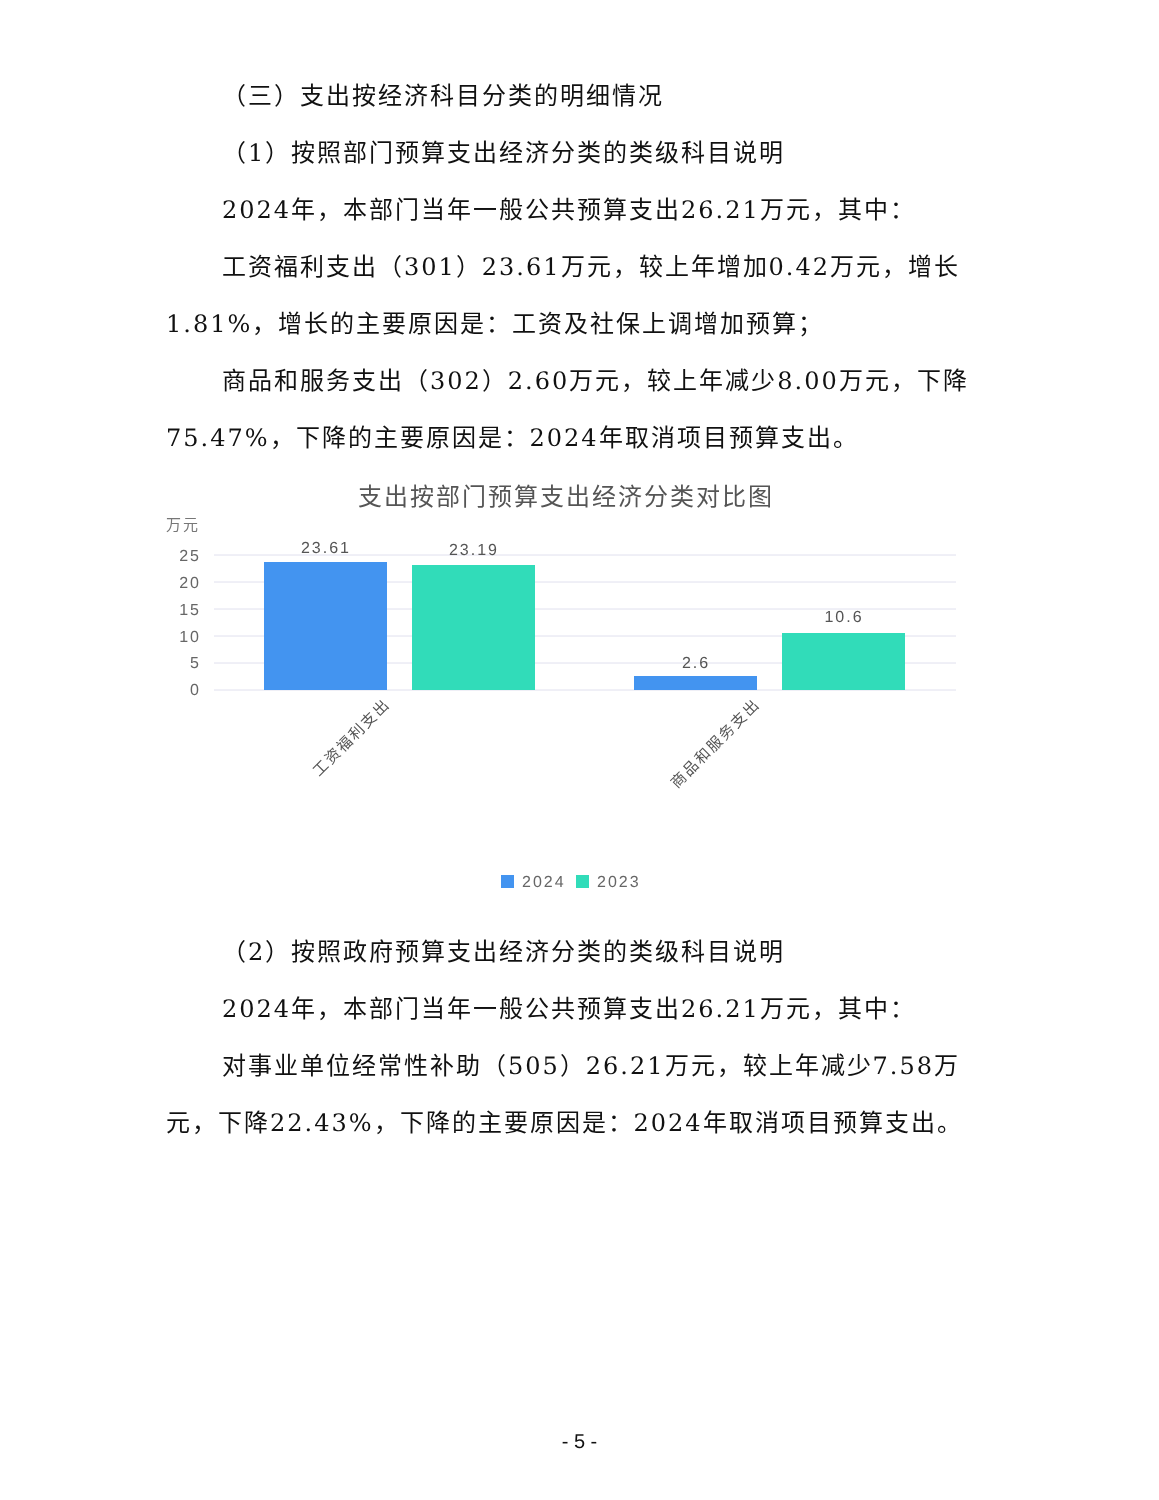（三）支出按经济科目分类的明细情况
（1）按照部门预算支出经济分类的类级科目说明
2024年，本部门当年一般公共预算支出26.21万元，其中：
工资福利支出（301）23.61万元，较上年增加0.42万元，增长1.81%，增长的主要原因是：工资及社保上调增加预算；
商品和服务支出（302）2.60万元，较上年减少8.00万元，下降75.47%，下降的主要原因是：2024年取消项目预算支出。
支出按部门预算支出经济分类对比图
万元
25
20
15
10
5
0
23.61
23.19
2.6
10.6
工资福利支出
商品和服务支出
2024
2023
（2）按照政府预算支出经济分类的类级科目说明
2024年，本部门当年一般公共预算支出26.21万元，其中：
对事业单位经常性补助（505）26.21万元，较上年减少7.58万元，下降22.43%，下降的主要原因是：2024年取消项目预算支出。
- 5 -